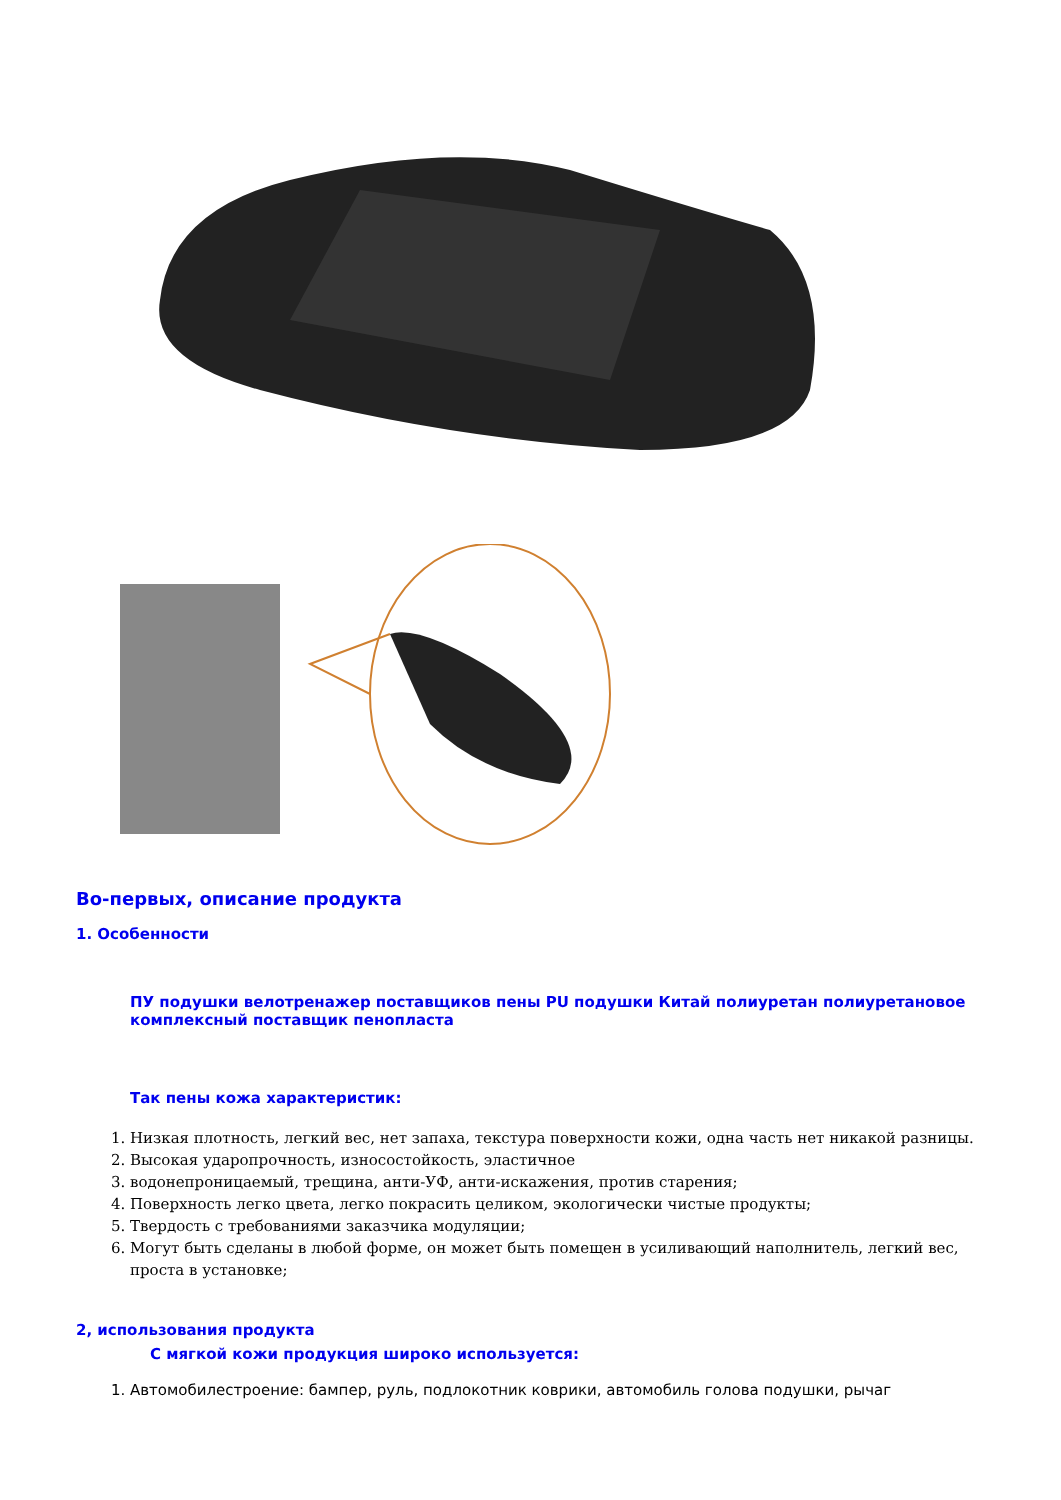Во-первых, описание продукта
1. Особенности
ПУ подушки велотренажер поставщиков пены PU подушки Китай полиуретан полиуретановое комплексный поставщик пенопласта
Так пены кожа характеристик:
1. Низкая плотность, легкий вес, нет запаха, текстура поверхности кожи, одна часть нет никакой разницы.
2. Высокая ударопрочность, износостойкость, эластичное
3. водонепроницаемый, трещина, анти-УФ, анти-искажения, против старения;
4. Поверхность легко цвета, легко покрасить целиком, экологически чистые продукты;
5. Твердость с требованиями заказчика модуляции;
6. Могут быть сделаны в любой форме, он может быть помещен в усиливающий наполнитель, легкий вес, проста в установке;
2, использования продукта
С мягкой кожи продукция широко используется:
1. Автомобилестроение: бампер, руль, подлокотник коврики, автомобиль голова подушки, рычаг